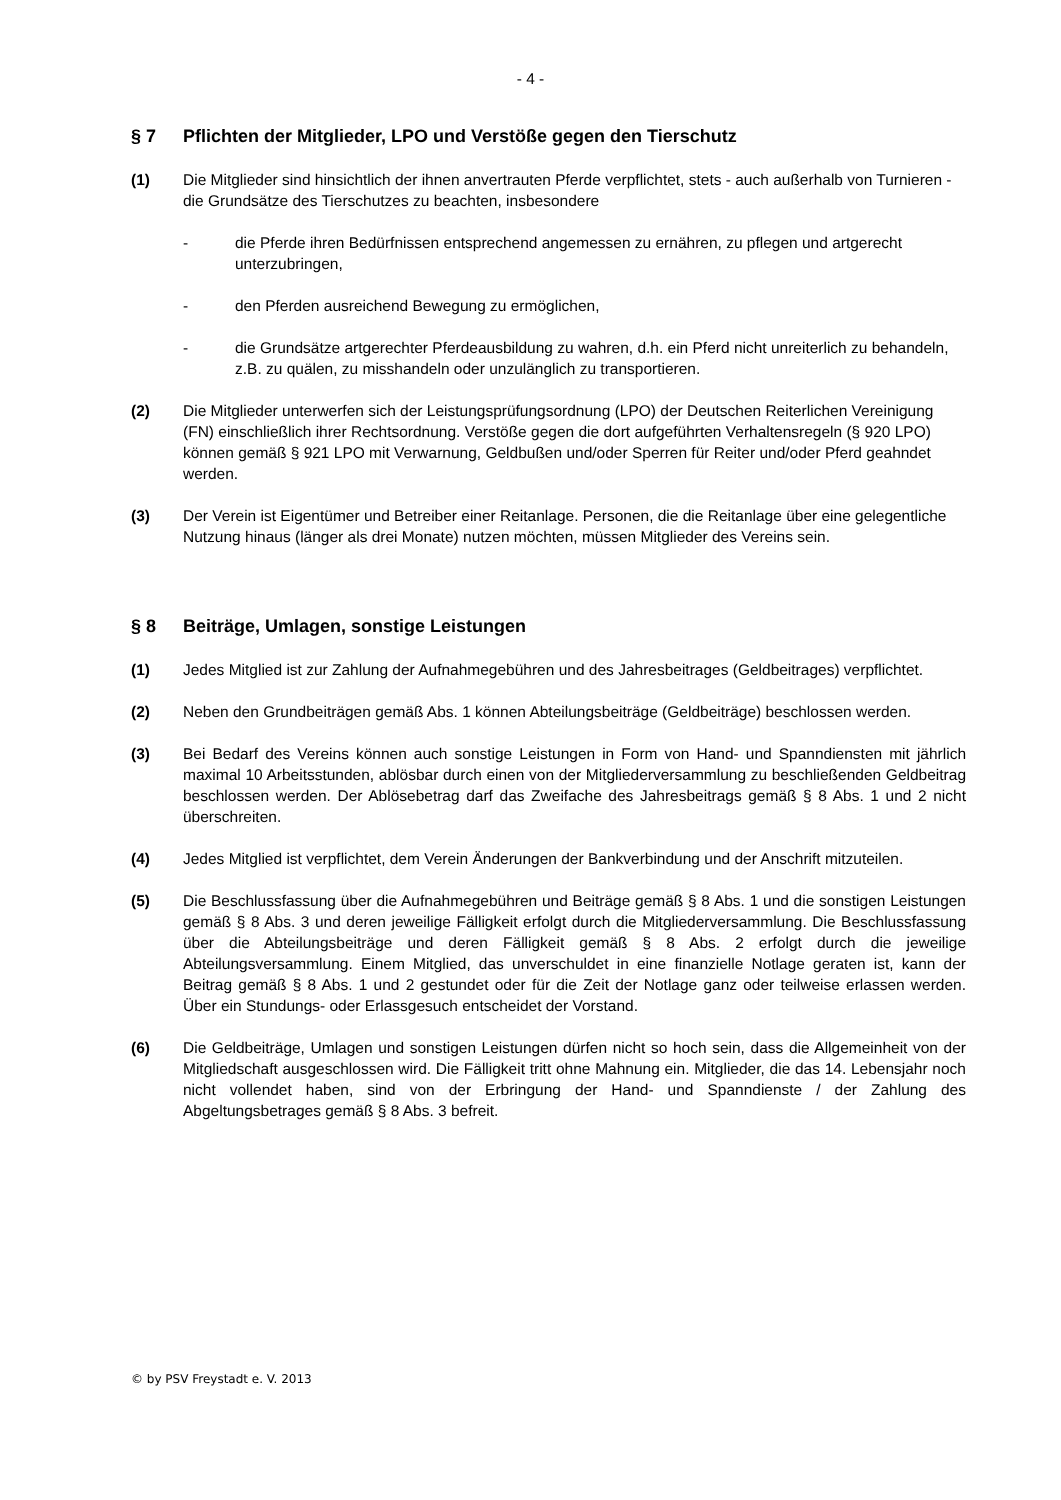- 4 -
§ 7 Pflichten der Mitglieder, LPO und Verstöße gegen den Tierschutz
(1) Die Mitglieder sind hinsichtlich der ihnen anvertrauten Pferde verpflichtet, stets - auch außerhalb von Turnieren - die Grundsätze des Tierschutzes zu beachten, insbesondere
- die Pferde ihren Bedürfnissen entsprechend angemessen zu ernähren, zu pflegen und artgerecht unterzubringen,
- den Pferden ausreichend Bewegung zu ermöglichen,
- die Grundsätze artgerechter Pferdeausbildung zu wahren, d.h. ein Pferd nicht unreiterlich zu behandeln, z.B. zu quälen, zu misshandeln oder unzulänglich zu transportieren.
(2) Die Mitglieder unterwerfen sich der Leistungsprüfungsordnung (LPO) der Deutschen Reiterlichen Vereinigung (FN) einschließlich ihrer Rechtsordnung. Verstöße gegen die dort aufgeführten Verhaltensregeln (§ 920 LPO) können gemäß § 921 LPO mit Verwarnung, Geldbußen und/oder Sperren für Reiter und/oder Pferd geahndet werden.
(3) Der Verein ist Eigentümer und Betreiber einer Reitanlage. Personen, die die Reitanlage über eine gelegentliche Nutzung hinaus (länger als drei Monate) nutzen möchten, müssen Mitglieder des Vereins sein.
§ 8 Beiträge, Umlagen, sonstige Leistungen
(1) Jedes Mitglied ist zur Zahlung der Aufnahmegebühren und des Jahresbeitrages (Geldbeitrages) verpflichtet.
(2) Neben den Grundbeiträgen gemäß Abs. 1 können Abteilungsbeiträge (Geldbeiträge) beschlossen werden.
(3) Bei Bedarf des Vereins können auch sonstige Leistungen in Form von Hand- und Spanndiensten mit jährlich maximal 10 Arbeitsstunden, ablösbar durch einen von der Mitgliederversammlung zu beschließenden Geldbeitrag beschlossen werden. Der Ablösebetrag darf das Zweifache des Jahresbeitrags gemäß § 8 Abs. 1 und 2 nicht überschreiten.
(4) Jedes Mitglied ist verpflichtet, dem Verein Änderungen der Bankverbindung und der Anschrift mitzuteilen.
(5) Die Beschlussfassung über die Aufnahmegebühren und Beiträge gemäß § 8 Abs. 1 und die sonstigen Leistungen gemäß § 8 Abs. 3 und deren jeweilige Fälligkeit erfolgt durch die Mitgliederversammlung. Die Beschlussfassung über die Abteilungsbeiträge und deren Fälligkeit gemäß § 8 Abs. 2 erfolgt durch die jeweilige Abteilungsversammlung. Einem Mitglied, das unverschuldet in eine finanzielle Notlage geraten ist, kann der Beitrag gemäß § 8 Abs. 1 und 2 gestundet oder für die Zeit der Notlage ganz oder teilweise erlassen werden. Über ein Stundungs- oder Erlassgesuch entscheidet der Vorstand.
(6) Die Geldbeiträge, Umlagen und sonstigen Leistungen dürfen nicht so hoch sein, dass die Allgemeinheit von der Mitgliedschaft ausgeschlossen wird. Die Fälligkeit tritt ohne Mahnung ein. Mitglieder, die das 14. Lebensjahr noch nicht vollendet haben, sind von der Erbringung der Hand- und Spanndienste / der Zahlung des Abgeltungsbetrages gemäß § 8 Abs. 3 befreit.
© by PSV Freystadt e. V. 2013